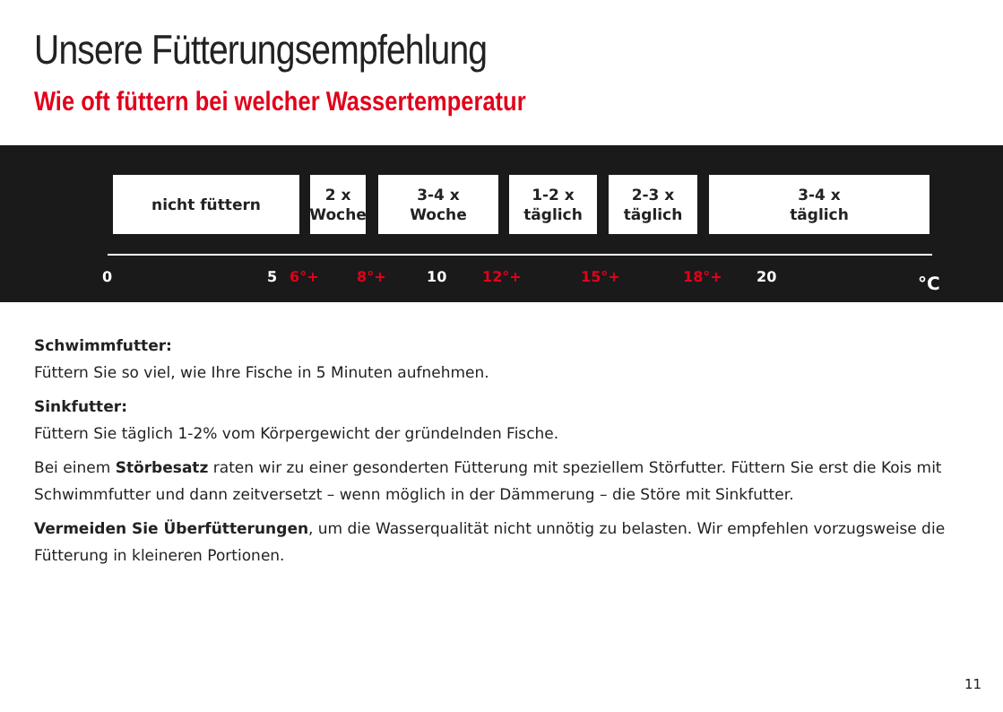Unsere Fütterungsempfehlung
Wie oft füttern bei welcher Wassertemperatur
nicht füttern
2 x
Woche
3-4 x
Woche
1-2 x
täglich
2-3 x
täglich
3-4 x
täglich
0 5 6°+ 8°+ 10 12°+ 15°+ 18°+ 20 °C
Schwimmfutter:
Füttern Sie so viel, wie Ihre Fische in 5 Minuten aufnehmen.
Sinkfutter:
Füttern Sie täglich 1-2% vom Körpergewicht der gründelnden Fische.
Bei einem Störbesatz raten wir zu einer gesonderten Fütterung mit speziellem Störfutter. Füttern Sie erst die Kois mit Schwimmfutter und dann zeitversetzt – wenn möglich in der Dämmerung – die Störe mit Sinkfutter.
Vermeiden Sie Überfütterungen, um die Wasserqualität nicht unnötig zu belasten. Wir empfehlen vorzugsweise die Fütterung in kleineren Portionen.
11